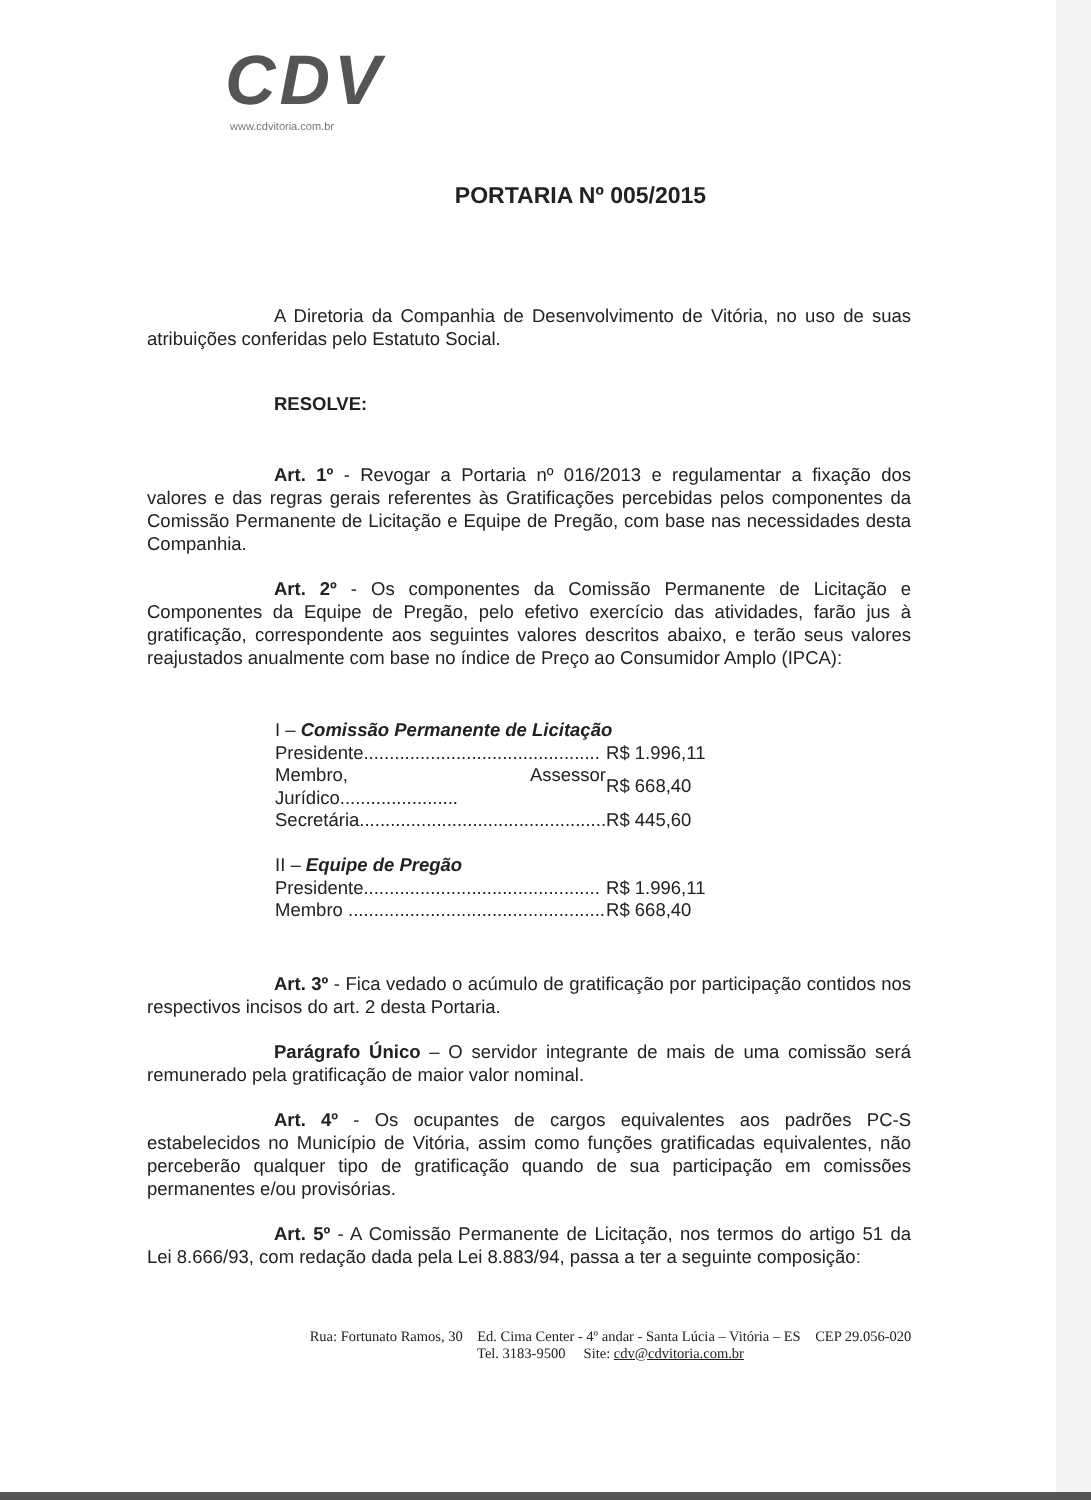CDV
www.cdvitoria.com.br
PORTARIA Nº 005/2015
A Diretoria da Companhia de Desenvolvimento de Vitória, no uso de suas atribuições conferidas pelo Estatuto Social.
RESOLVE:
Art. 1º - Revogar a Portaria nº 016/2013 e regulamentar a fixação dos valores e das regras gerais referentes às Gratificações percebidas pelos componentes da Comissão Permanente de Licitação e Equipe de Pregão, com base nas necessidades desta Companhia.
Art. 2º - Os componentes da Comissão Permanente de Licitação e Componentes da Equipe de Pregão, pelo efetivo exercício das atividades, farão jus à gratificação, correspondente aos seguintes valores descritos abaixo, e terão seus valores reajustados anualmente com base no índice de Preço ao Consumidor Amplo (IPCA):
| I – Comissão Permanente de Licitação | |
| Presidente.............................................. | R$ 1.996,11 |
| Membro, Assessor Jurídico....................... | R$ 668,40 |
| Secretária................................................ | R$ 445,60 |
| II – Equipe de Pregão | |
| Presidente.............................................. | R$ 1.996,11 |
| Membro .................................................. | R$ 668,40 |
Art. 3º - Fica vedado o acúmulo de gratificação por participação contidos nos respectivos incisos do art. 2 desta Portaria.
Parágrafo Único – O servidor integrante de mais de uma comissão será remunerado pela gratificação de maior valor nominal.
Art. 4º - Os ocupantes de cargos equivalentes aos padrões PC-S estabelecidos no Município de Vitória, assim como funções gratificadas equivalentes, não perceberão qualquer tipo de gratificação quando de sua participação em comissões permanentes e/ou provisórias.
Art. 5º - A Comissão Permanente de Licitação, nos termos do artigo 51 da Lei 8.666/93, com redação dada pela Lei 8.883/94, passa a ter a seguinte composição:
Rua: Fortunato Ramos, 30 Ed. Cima Center - 4º andar - Santa Lúcia – Vitória – ES CEP 29.056-020
Tel. 3183-9500 Site: cdv@cdvitoria.com.br